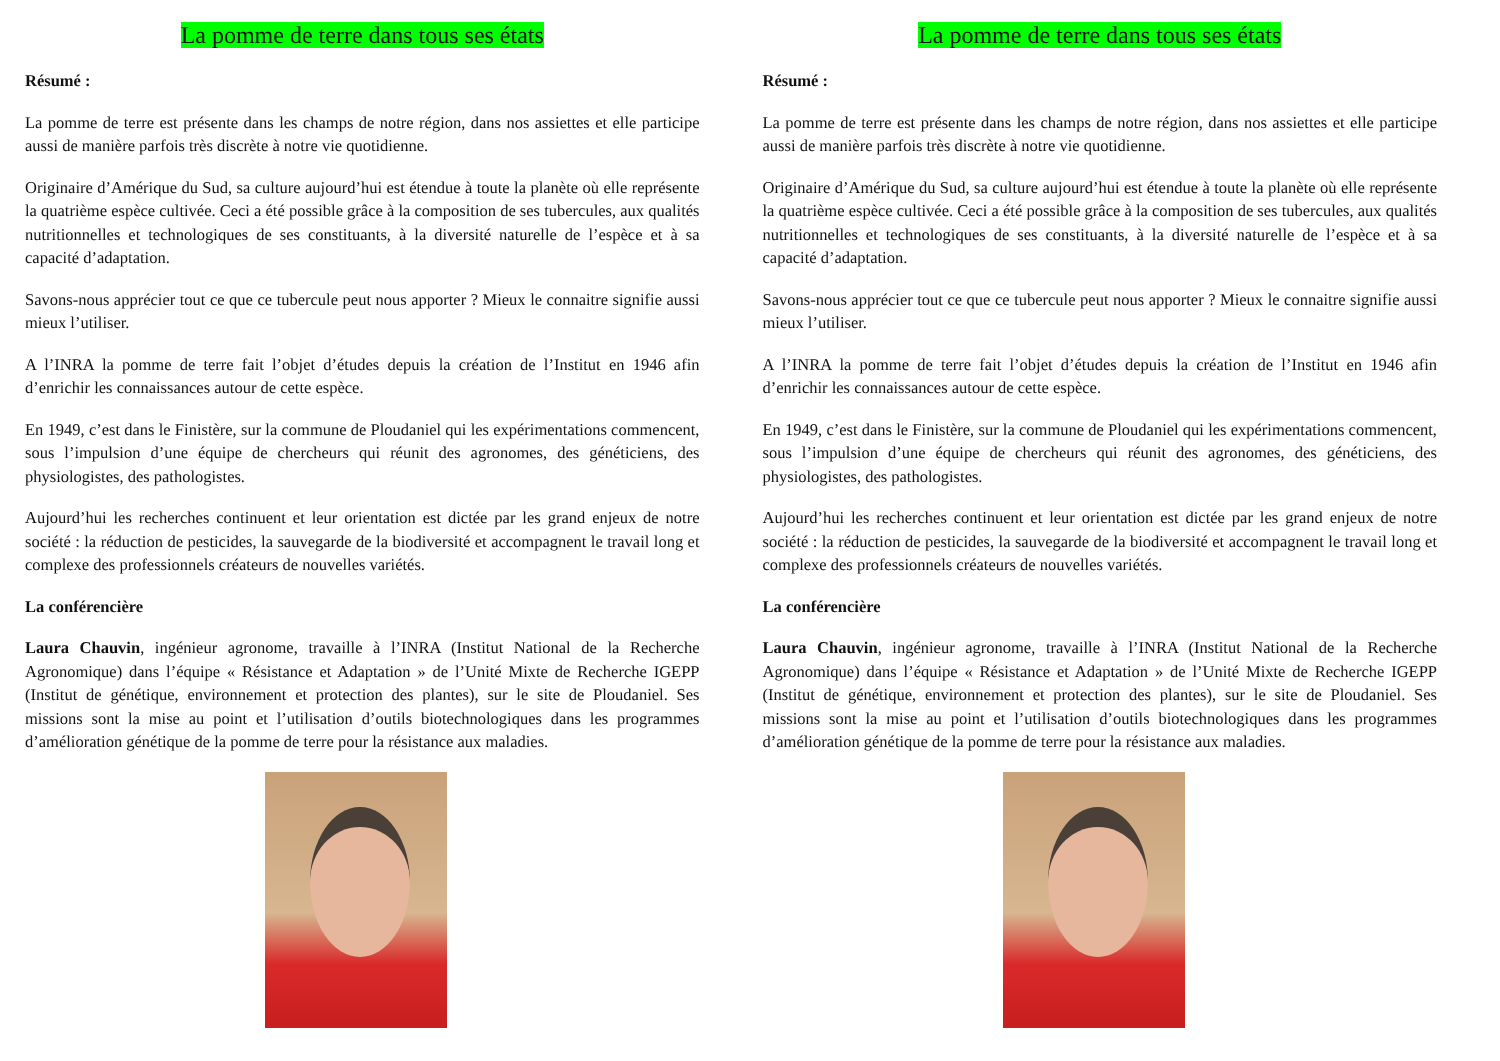La pomme de terre dans tous ses états
Résumé :
La pomme de terre est présente dans les champs de notre région, dans nos assiettes et elle participe aussi de manière parfois très discrète à notre vie quotidienne.
Originaire d’Amérique du Sud, sa culture aujourd’hui est étendue à toute la planète où elle représente la quatrième espèce cultivée. Ceci a été possible grâce à la composition de ses tubercules, aux qualités nutritionnelles et technologiques de ses constituants, à la diversité naturelle de l’espèce et à sa capacité d’adaptation.
Savons-nous apprécier tout ce que ce tubercule peut nous apporter ? Mieux le connaitre signifie aussi mieux l’utiliser.
A l’INRA la pomme de terre fait l’objet d’études depuis la création de l’Institut en 1946 afin d’enrichir les connaissances autour de cette espèce.
En 1949, c’est dans le Finistère, sur la commune de Ploudaniel qui les expérimentations commencent, sous l’impulsion d’une équipe de chercheurs qui réunit des agronomes, des généticiens, des physiologistes, des pathologistes.
Aujourd’hui les recherches continuent et leur orientation est dictée par les grand enjeux de notre société : la réduction de pesticides, la sauvegarde de la biodiversité et accompagnent le travail long et complexe des professionnels créateurs de nouvelles variétés.
La conférencière
Laura Chauvin, ingénieur agronome, travaille à l’INRA (Institut National de la Recherche Agronomique) dans l’équipe « Résistance et Adaptation » de l’Unité Mixte de Recherche IGEPP (Institut de génétique, environnement et protection des plantes), sur le site de Ploudaniel. Ses missions sont la mise au point et l’utilisation d’outils biotechnologiques dans les programmes d’amélioration génétique de la pomme de terre pour la résistance aux maladies.
La pomme de terre dans tous ses états
Résumé :
La pomme de terre est présente dans les champs de notre région, dans nos assiettes et elle participe aussi de manière parfois très discrète à notre vie quotidienne.
Originaire d’Amérique du Sud, sa culture aujourd’hui est étendue à toute la planète où elle représente la quatrième espèce cultivée. Ceci a été possible grâce à la composition de ses tubercules, aux qualités nutritionnelles et technologiques de ses constituants, à la diversité naturelle de l’espèce et à sa capacité d’adaptation.
Savons-nous apprécier tout ce que ce tubercule peut nous apporter ? Mieux le connaitre signifie aussi mieux l’utiliser.
A l’INRA la pomme de terre fait l’objet d’études depuis la création de l’Institut en 1946 afin d’enrichir les connaissances autour de cette espèce.
En 1949, c’est dans le Finistère, sur la commune de Ploudaniel qui les expérimentations commencent, sous l’impulsion d’une équipe de chercheurs qui réunit des agronomes, des généticiens, des physiologistes, des pathologistes.
Aujourd’hui les recherches continuent et leur orientation est dictée par les grand enjeux de notre société : la réduction de pesticides, la sauvegarde de la biodiversité et accompagnent le travail long et complexe des professionnels créateurs de nouvelles variétés.
La conférencière
Laura Chauvin, ingénieur agronome, travaille à l’INRA (Institut National de la Recherche Agronomique) dans l’équipe « Résistance et Adaptation » de l’Unité Mixte de Recherche IGEPP (Institut de génétique, environnement et protection des plantes), sur le site de Ploudaniel. Ses missions sont la mise au point et l’utilisation d’outils biotechnologiques dans les programmes d’amélioration génétique de la pomme de terre pour la résistance aux maladies.